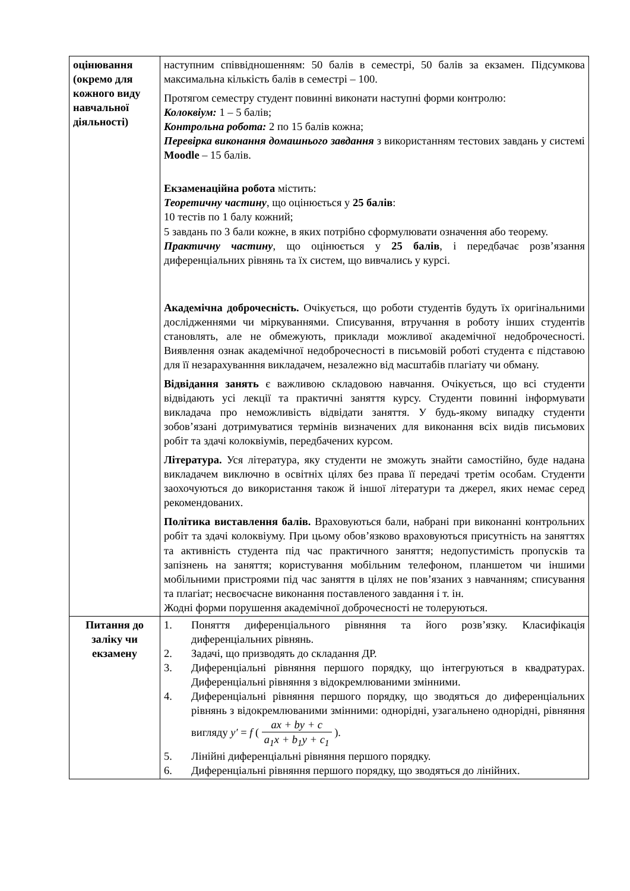| оцінювання (окремо для кожного виду навчальної діяльності) | наступним співвідношенням: 50 балів в семестрі, 50 балів за екзамен. Підсумкова максимальна кількість балів в семестрі – 100. Протягом семестру студент повинні виконати наступні форми контролю: Колоквіум: 1 – 5 балів; Контрольна робота: 2 по 15 балів кожна; Перевірка виконання домашнього завдання з використанням тестових завдань у системі Moodle – 15 балів. Екзаменаційна робота містить: Теоретичну частину , що оцінюється у 25 балів : 10 тестів по 1 балу кожний; 5 завдань по 3 бали кожне, в яких потрібно сформулювати означення або теорему. Практичну частину , що оцінюється у 25 балів , і передбачає розв’язання диференціальних рівнянь та їх систем, що вивчались у курсі. Академічна доброчесність. Очікується, що роботи студентів будуть їх оригінальними дослідженнями чи міркуваннями. Списування, втручання в роботу інших студентів становлять, але не обмежують, приклади можливої академічної недоброчесності. Виявлення ознак академічної недоброчесності в письмовій роботі студента є підставою для її незарахуванння викладачем, незалежно від масштабів плагіату чи обману. Відвідання занять є важливою складовою навчання. Очікується, що всі студенти відвідають усі лекції та практичні заняття курсу. Студенти повинні інформувати викладача про неможливість відвідати заняття. У будь-якому випадку студенти зобов’язані дотримуватися термінів визначених для виконання всіх видів письмових робіт та здачі колоквіумів, передбачених курсом. Література. Уся література, яку студенти не зможуть знайти самостійно, буде надана викладачем виключно в освітніх цілях без права її передачі третім особам. Студенти заохочуються до використання також й іншої літератури та джерел, яких немає серед рекомендованих. Політика виставлення балів. Враховуються бали, набрані при виконанні контрольних робіт та здачі колоквіуму. При цьому обов’язково враховуються присутність на заняттях та активність студента під час практичного заняття; недопустимість пропусків та запізнень на заняття; користування мобільним телефоном, планшетом чи іншими мобільними пристроями під час заняття в цілях не пов’язаних з навчанням; списування та плагіат; несвоєчасне виконання поставленого завдання і т. ін. Жодні форми порушення академічної доброчесності не толеруються. |
| Питання до заліку чи екзамену | 1. Поняття диференціального рівняння та його розв’язку. Класифікація диференціальних рівнянь. 2. Задачі, що призводять до складання ДР. 3. Диференціальні рівняння першого порядку, що інтегруються в квадратурах. Диференціальні рівняння з відокремлюваними змінними. 4. Диференціальні рівняння першого порядку, що зводяться до диференціальних рівнянь з відокремлюваними змінними: однорідні, узагальнено однорідні, рівняння вигляду y′ = f ( ax + by + c a<sub>1</sub>x + b<sub>1</sub>y + c<sub>1</sub> ). 5. Лінійні диференціальні рівняння першого порядку. 6. Диференціальні рівняння першого порядку, що зводяться до лінійних. |